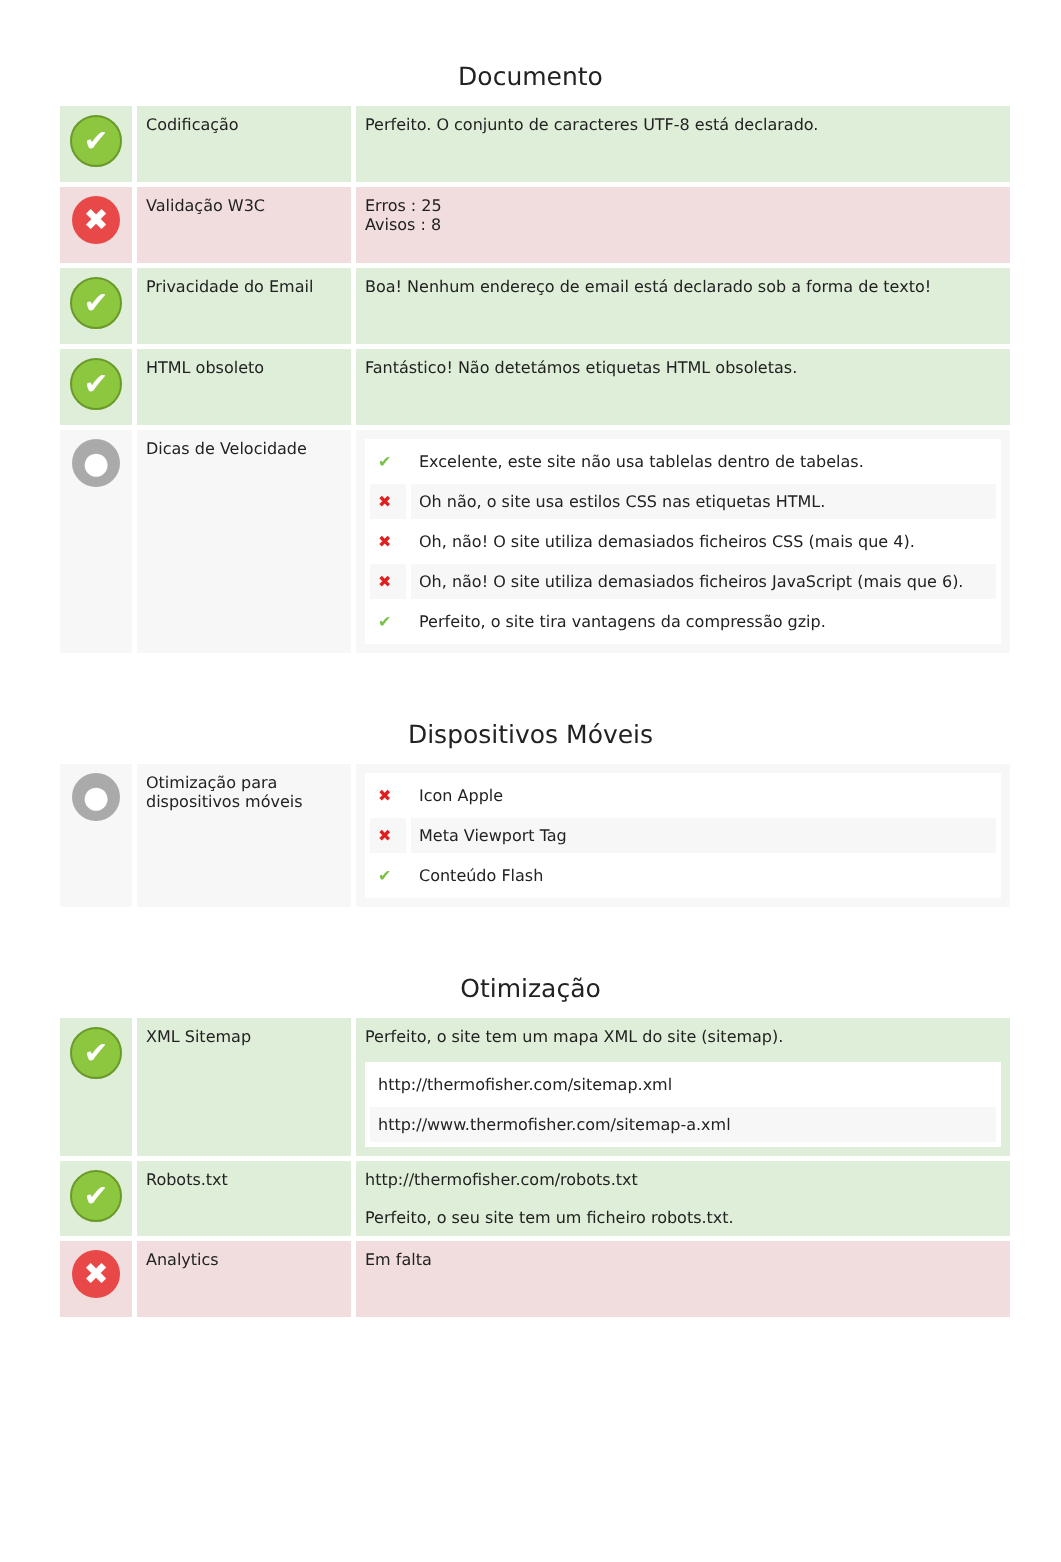Documento
| ✔ | Codificação | Perfeito. O conjunto de caracteres UTF-8 está declarado. |
| ✖ | Validação W3C | Erros : 25 Avisos : 8 |
| ✔ | Privacidade do Email | Boa! Nenhum endereço de email está declarado sob a forma de texto! |
| ✔ | HTML obsoleto | Fantástico! Não detetámos etiquetas HTML obsoletas. |
| ● | Dicas de Velocidade | / ✔ / Excelente, este site não usa tablelas dentro de tabelas. / / ✖ / Oh não, o site usa estilos CSS nas etiquetas HTML. / / ✖ / Oh, não! O site utiliza demasiados ficheiros CSS (mais que 4). / / ✖ / Oh, não! O site utiliza demasiados ficheiros JavaScript (mais que 6). / / ✔ / Perfeito, o site tira vantagens da compressão gzip. / |
Dispositivos Móveis
| ● | Otimização para dispositivos móveis | / ✖ / Icon Apple / / ✖ / Meta Viewport Tag / / ✔ / Conteúdo Flash / |
Otimização
| ✔ | XML Sitemap | Perfeito, o site tem um mapa XML do site (sitemap). / http://thermofisher.com/sitemap.xml / / http://www.thermofisher.com/sitemap-a.xml / |
| ✔ | Robots.txt | http://thermofisher.com/robots.txt Perfeito, o seu site tem um ficheiro robots.txt. |
| ✖ | Analytics | Em falta |